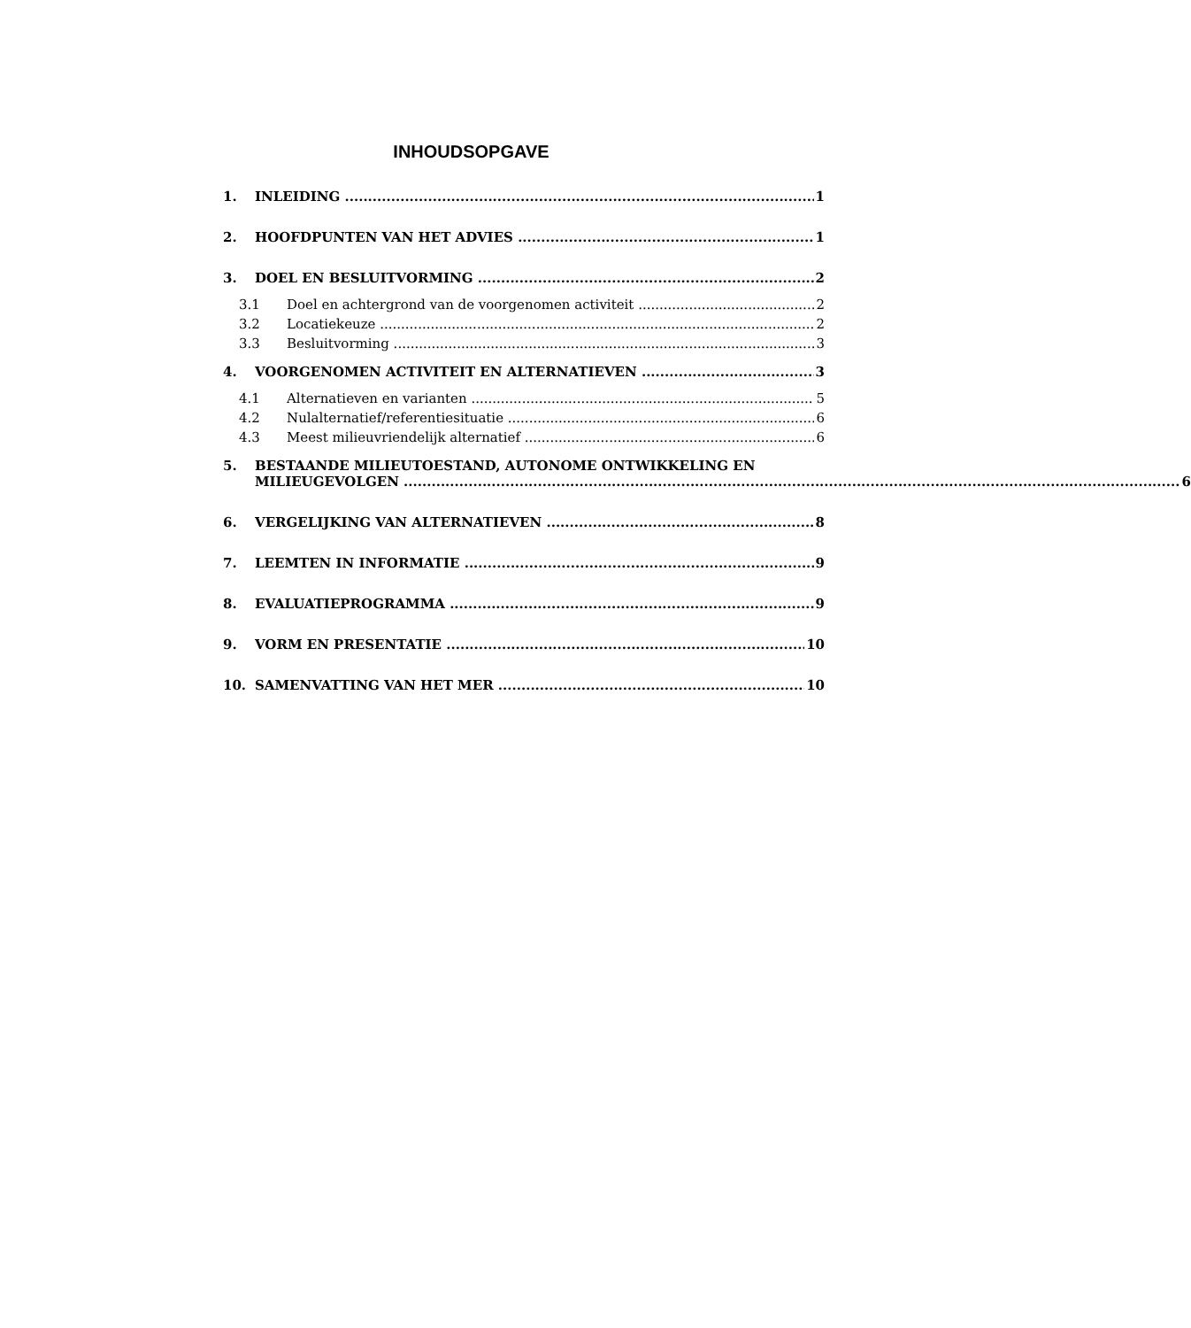INHOUDSOPGAVE
1. INLEIDING 1
2. HOOFDPUNTEN VAN HET ADVIES 1
3. DOEL EN BESLUITVORMING 2
3.1 Doel en achtergrond van de voorgenomen activiteit 2
3.2 Locatiekeuze 2
3.3 Besluitvorming 3
4. VOORGENOMEN ACTIVITEIT EN ALTERNATIEVEN 3
4.1 Alternatieven en varianten 5
4.2 Nulalternatief/referentiesituatie 6
4.3 Meest milieuvriendelijk alternatief 6
5. BESTAANDE MILIEUTOESTAND, AUTONOME ONTWIKKELING EN
MILIEUGEVOLGEN 6
6. VERGELIJKING VAN ALTERNATIEVEN 8
7. LEEMTEN IN INFORMATIE 9
8. EVALUATIEPROGRAMMA 9
9. VORM EN PRESENTATIE 10
10. SAMENVATTING VAN HET MER 10